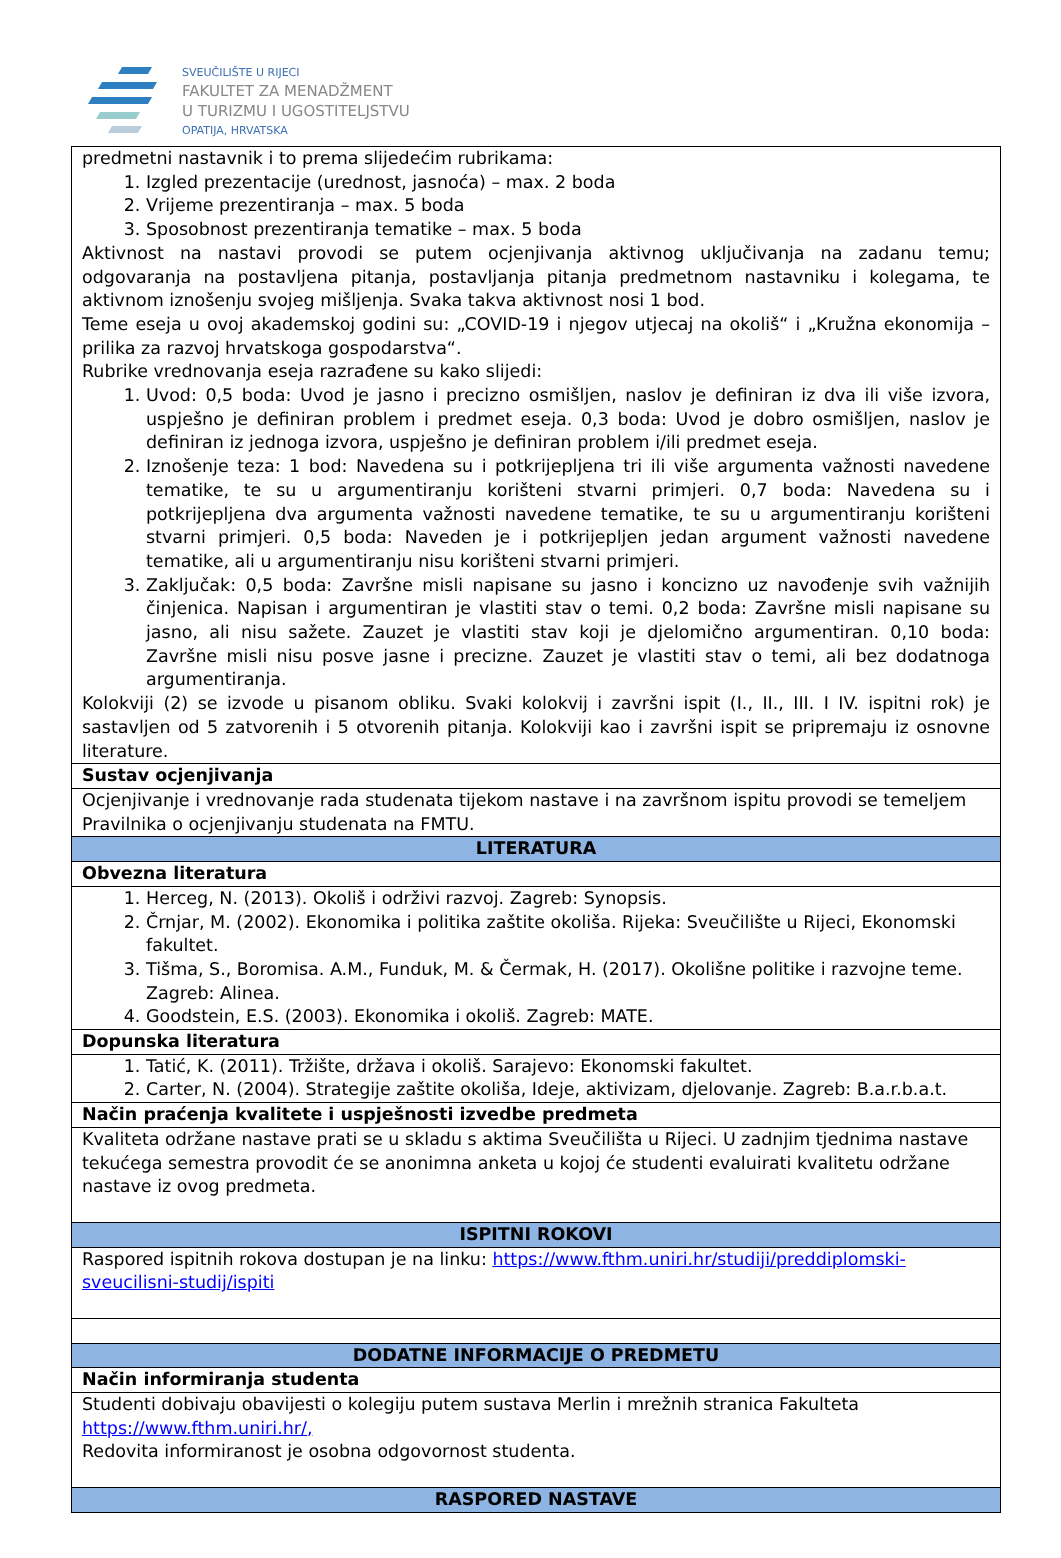SVEUČILIŠTE U RIJECI
FAKULTET ZA MENADŽMENT
U TURIZMU I UGOSTITELJSTVU
OPATIJA, HRVATSKA
| predmetni nastavnik i to prema slijedećim rubrikama: 1. Izgled prezentacije (urednost, jasnoća) – max. 2 boda 2. Vrijeme prezentiranja – max. 5 boda 3. Sposobnost prezentiranja tematike – max. 5 boda Aktivnost na nastavi provodi se putem ocjenjivanja aktivnog uključivanja na zadanu temu; odgovaranja na postavljena pitanja, postavljanja pitanja predmetnom nastavniku i kolegama, te aktivnom iznošenju svojeg mišljenja. Svaka takva aktivnost nosi 1 bod. Teme eseja u ovoj akademskoj godini su: „COVID-19 i njegov utjecaj na okoliš“ i „Kružna ekonomija – prilika za razvoj hrvatskoga gospodarstva“. Rubrike vrednovanja eseja razrađene su kako slijedi: 1. Uvod: 0,5 boda: Uvod je jasno i precizno osmišljen, naslov je definiran iz dva ili više izvora, uspješno je definiran problem i predmet eseja. 0,3 boda: Uvod je dobro osmišljen, naslov je definiran iz jednoga izvora, uspješno je definiran problem i/ili predmet eseja. 2. Iznošenje teza: 1 bod: Navedena su i potkrijepljena tri ili više argumenta važnosti navedene tematike, te su u argumentiranju korišteni stvarni primjeri. 0,7 boda: Navedena su i potkrijepljena dva argumenta važnosti navedene tematike, te su u argumentiranju korišteni stvarni primjeri. 0,5 boda: Naveden je i potkrijepljen jedan argument važnosti navedene tematike, ali u argumentiranju nisu korišteni stvarni primjeri. 3. Zaključak: 0,5 boda: Završne misli napisane su jasno i koncizno uz navođenje svih važnijih činjenica. Napisan i argumentiran je vlastiti stav o temi. 0,2 boda: Završne misli napisane su jasno, ali nisu sažete. Zauzet je vlastiti stav koji je djelomično argumentiran. 0,10 boda: Završne misli nisu posve jasne i precizne. Zauzet je vlastiti stav o temi, ali bez dodatnoga argumentiranja. Kolokviji (2) se izvode u pisanom obliku. Svaki kolokvij i završni ispit (I., II., III. I IV. ispitni rok) je sastavljen od 5 zatvorenih i 5 otvorenih pitanja. Kolokviji kao i završni ispit se pripremaju iz osnovne literature. |
| Sustav ocjenjivanja |
| Ocjenjivanje i vrednovanje rada studenata tijekom nastave i na završnom ispitu provodi se temeljem Pravilnika o ocjenjivanju studenata na FMTU. |
| LITERATURA |
| Obvezna literatura |
| 1. Herceg, N. (2013). Okoliš i održivi razvoj. Zagreb: Synopsis. 2. Črnjar, M. (2002). Ekonomika i politika zaštite okoliša. Rijeka: Sveučilište u Rijeci, Ekonomski fakultet. 3. Tišma, S., Boromisa. A.M., Funduk, M. & Čermak, H. (2017). Okolišne politike i razvojne teme. Zagreb: Alinea. 4. Goodstein, E.S. (2003). Ekonomika i okoliš. Zagreb: MATE. |
| Dopunska literatura |
| 1. Tatić, K. (2011). Tržište, država i okoliš. Sarajevo: Ekonomski fakultet. 2. Carter, N. (2004). Strategije zaštite okoliša, Ideje, aktivizam, djelovanje. Zagreb: B.a.r.b.a.t. |
| Način praćenja kvalitete i uspješnosti izvedbe predmeta |
| Kvaliteta održane nastave prati se u skladu s aktima Sveučilišta u Rijeci. U zadnjim tjednima nastave tekućega semestra provodit će se anonimna anketa u kojoj će studenti evaluirati kvalitetu održane nastave iz ovog predmeta. |
| ISPITNI ROKOVI |
| Raspored ispitnih rokova dostupan je na linku: https://www.fthm.uniri.hr/studiji/preddiplomski-sveucilisni-studij/ispiti |
| DODATNE INFORMACIJE O PREDMETU |
| Način informiranja studenta |
| Studenti dobivaju obavijesti o kolegiju putem sustava Merlin i mrežnih stranica Fakulteta https://www.fthm.uniri.hr/, Redovita informiranost je osobna odgovornost studenta. |
| RASPORED NASTAVE |